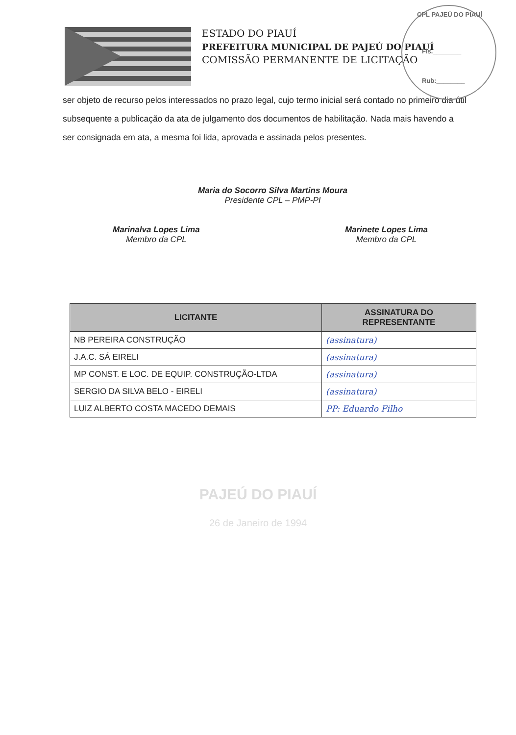ESTADO DO PIAUÍ
PREFEITURA MUNICIPAL DE PAJEÚ DO PIAUÍ
COMISSÃO PERMANENTE DE LICITAÇÃO
CPL PAJEÚ DO PIAUÍ
Fls.________
Rub:________
ser objeto de recurso pelos interessados no prazo legal, cujo termo inicial será contado no primeiro dia útil subsequente a publicação da ata de julgamento dos documentos de habilitação. Nada mais havendo a ser consignada em ata, a mesma foi lida, aprovada e assinada pelos presentes.
Maria do Socorro Silva Martins Moura
Presidente CPL – PMP-PI
Marinalva Lopes Lima
Membro da CPL
Marinete Lopes Lima
Membro da CPL
| LICITANTE | ASSINATURA DO REPRESENTANTE |
| --- | --- |
| NB PEREIRA CONSTRUÇÃO | (assinatura) |
| J.A.C. SÁ EIRELI | (assinatura) |
| MP CONST. E LOC. DE EQUIP. CONSTRUÇÃO-LTDA | (assinatura) |
| SERGIO DA SILVA BELO - EIRELI | (assinatura) |
| LUIZ ALBERTO COSTA MACEDO DEMAIS | PP: Eduardo Filho |
PAJEÚ DO PIAUÍ
26 de Janeiro de 1994